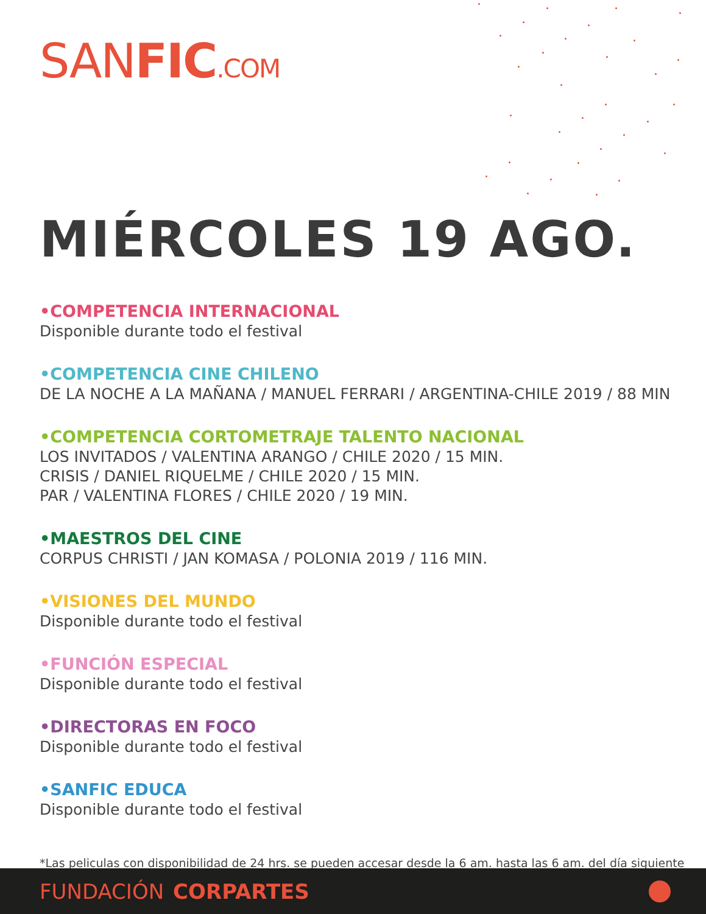SANFIC.COM
MIÉRCOLES 19 AGO.
•COMPETENCIA INTERNACIONAL
Disponible durante todo el festival
•COMPETENCIA CINE CHILENO
DE LA NOCHE A LA MAÑANA / MANUEL FERRARI / ARGENTINA-CHILE 2019 / 88 MIN
•COMPETENCIA CORTOMETRAJE TALENTO NACIONAL
LOS INVITADOS / VALENTINA ARANGO / CHILE 2020 / 15 MIN.
CRISIS / DANIEL RIQUELME / CHILE 2020 / 15 MIN.
PAR / VALENTINA FLORES / CHILE 2020 / 19 MIN.
•MAESTROS DEL CINE
CORPUS CHRISTI / JAN KOMASA / POLONIA 2019 / 116 MIN.
•VISIONES DEL MUNDO
Disponible durante todo el festival
•FUNCIÓN ESPECIAL
Disponible durante todo el festival
•DIRECTORAS EN FOCO
Disponible durante todo el festival
•SANFIC EDUCA
Disponible durante todo el festival
*Las peliculas con disponibilidad de 24 hrs. se pueden accesar desde la 6 am. hasta las 6 am. del día siguiente
FUNDACIÓN CORPARTES